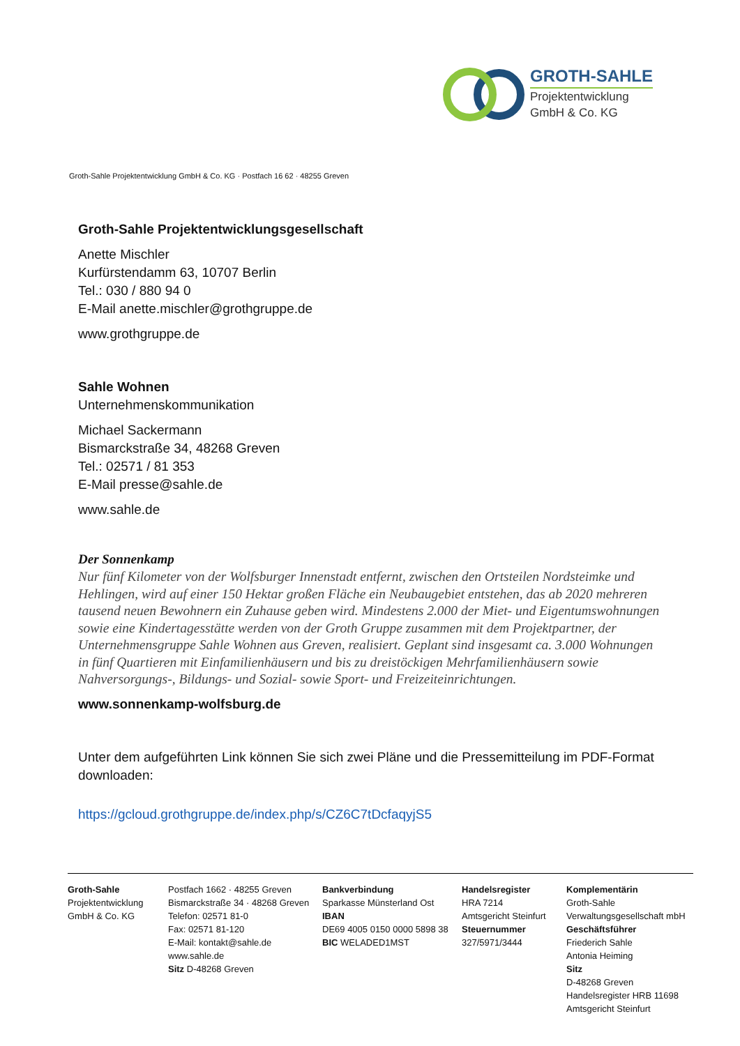GROTH-SAHLE
Projektentwicklung
GmbH & Co. KG
Groth-Sahle Projektentwicklung GmbH & Co. KG · Postfach 16 62 · 48255 Greven
Groth-Sahle Projektentwicklungsgesellschaft
Anette Mischler
Kurfürstendamm 63, 10707 Berlin
Tel.: 030 / 880 94 0
E-Mail anette.mischler@grothgruppe.de
www.grothgruppe.de
Sahle Wohnen
Unternehmenskommunikation
Michael Sackermann
Bismarckstraße 34, 48268 Greven
Tel.: 02571 / 81 353
E-Mail presse@sahle.de
www.sahle.de
Der Sonnenkamp
Nur fünf Kilometer von der Wolfsburger Innenstadt entfernt, zwischen den Ortsteilen Nordsteimke und Hehlingen, wird auf einer 150 Hektar großen Fläche ein Neubaugebiet entstehen, das ab 2020 mehreren tausend neuen Bewohnern ein Zuhause geben wird. Mindestens 2.000 der Miet- und Eigentumswohnungen sowie eine Kindertagesstätte werden von der Groth Gruppe zusammen mit dem Projektpartner, der Unternehmensgruppe Sahle Wohnen aus Greven, realisiert. Geplant sind insgesamt ca. 3.000 Wohnungen in fünf Quartieren mit Einfamilienhäusern und bis zu dreistöckigen Mehrfamilienhäusern sowie Nahversorgungs-, Bildungs- und Sozial- sowie Sport- und Freizeiteinrichtungen.
www.sonnenkamp-wolfsburg.de
Unter dem aufgeführten Link können Sie sich zwei Pläne und die Pressemitteilung im PDF-Format downloaden:
https://gcloud.grothgruppe.de/index.php/s/CZ6C7tDcfaqyjS5
Groth-Sahle
Projektentwicklung
GmbH & Co. KG
Postfach 1662 · 48255 Greven
Bismarckstraße 34 · 48268 Greven
Telefon: 02571 81-0
Fax: 02571 81-120
E-Mail: kontakt@sahle.de
www.sahle.de
Sitz D-48268 Greven
Bankverbindung
Sparkasse Münsterland Ost
IBAN
DE69 4005 0150 0000 5898 38
BIC WELADED1MST
Handelsregister
HRA 7214
Amtsgericht Steinfurt
Steuernummer
327/5971/3444
Komplementärin
Groth-Sahle
Verwaltungsgesellschaft mbH
Geschäftsführer
Friederich Sahle
Antonia Heiming
Sitz
D-48268 Greven
Handelsregister HRB 11698
Amtsgericht Steinfurt